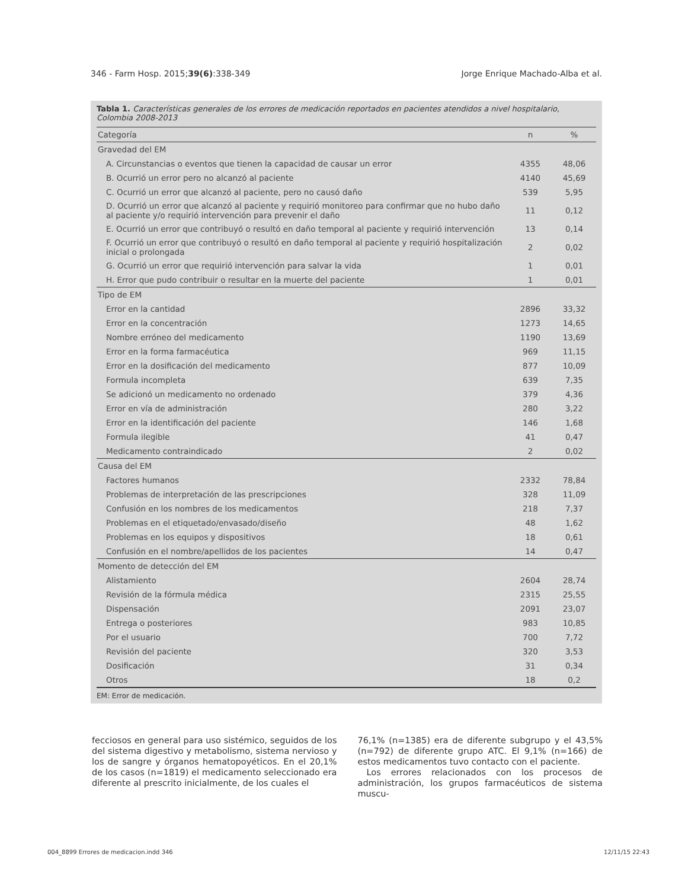346 - Farm Hosp. 2015;39(6):338-349 Jorge Enrique Machado-Alba et al.
Tabla 1. Características generales de los errores de medicación reportados en pacientes atendidos a nivel hospitalario, Colombia 2008-2013
| Categoría | n | % |
| --- | --- | --- |
| Gravedad del EM | | |
| A. Circunstancias o eventos que tienen la capacidad de causar un error | 4355 | 48,06 |
| B. Ocurrió un error pero no alcanzó al paciente | 4140 | 45,69 |
| C. Ocurrió un error que alcanzó al paciente, pero no causó daño | 539 | 5,95 |
| D. Ocurrió un error que alcanzó al paciente y requirió monitoreo para confirmar que no hubo daño al paciente y/o requirió intervención para prevenir el daño | 11 | 0,12 |
| E. Ocurrió un error que contribuyó o resultó en daño temporal al paciente y requirió intervención | 13 | 0,14 |
| F. Ocurrió un error que contribuyó o resultó en daño temporal al paciente y requirió hospitalización inicial o prolongada | 2 | 0,02 |
| G. Ocurrió un error que requirió intervención para salvar la vida | 1 | 0,01 |
| H. Error que pudo contribuir o resultar en la muerte del paciente | 1 | 0,01 |
| Tipo de EM | | |
| Error en la cantidad | 2896 | 33,32 |
| Error en la concentración | 1273 | 14,65 |
| Nombre erróneo del medicamento | 1190 | 13,69 |
| Error en la forma farmacéutica | 969 | 11,15 |
| Error en la dosificación del medicamento | 877 | 10,09 |
| Formula incompleta | 639 | 7,35 |
| Se adicionó un medicamento no ordenado | 379 | 4,36 |
| Error en vía de administración | 280 | 3,22 |
| Error en la identificación del paciente | 146 | 1,68 |
| Formula ilegible | 41 | 0,47 |
| Medicamento contraindicado | 2 | 0,02 |
| Causa del EM | | |
| Factores humanos | 2332 | 78,84 |
| Problemas de interpretación de las prescripciones | 328 | 11,09 |
| Confusión en los nombres de los medicamentos | 218 | 7,37 |
| Problemas en el etiquetado/envasado/diseño | 48 | 1,62 |
| Problemas en los equipos y dispositivos | 18 | 0,61 |
| Confusión en el nombre/apellidos de los pacientes | 14 | 0,47 |
| Momento de detección del EM | | |
| Alistamiento | 2604 | 28,74 |
| Revisión de la fórmula médica | 2315 | 25,55 |
| Dispensación | 2091 | 23,07 |
| Entrega o posteriores | 983 | 10,85 |
| Por el usuario | 700 | 7,72 |
| Revisión del paciente | 320 | 3,53 |
| Dosificación | 31 | 0,34 |
| Otros | 18 | 0,2 |
EM: Error de medicación.
fecciosos en general para uso sistémico, seguidos de los del sistema digestivo y metabolismo, sistema nervioso y los de sangre y órganos hematopoyéticos. En el 20,1% de los casos (n=1819) el medicamento seleccionado era diferente al prescrito inicialmente, de los cuales el
76,1% (n=1385) era de diferente subgrupo y el 43,5% (n=792) de diferente grupo ATC. El 9,1% (n=166) de estos medicamentos tuvo contacto con el paciente.
Los errores relacionados con los procesos de administración, los grupos farmacéuticos de sistema muscu-
004_8899 Errores de medicacion.indd 346 12/11/15 22:43